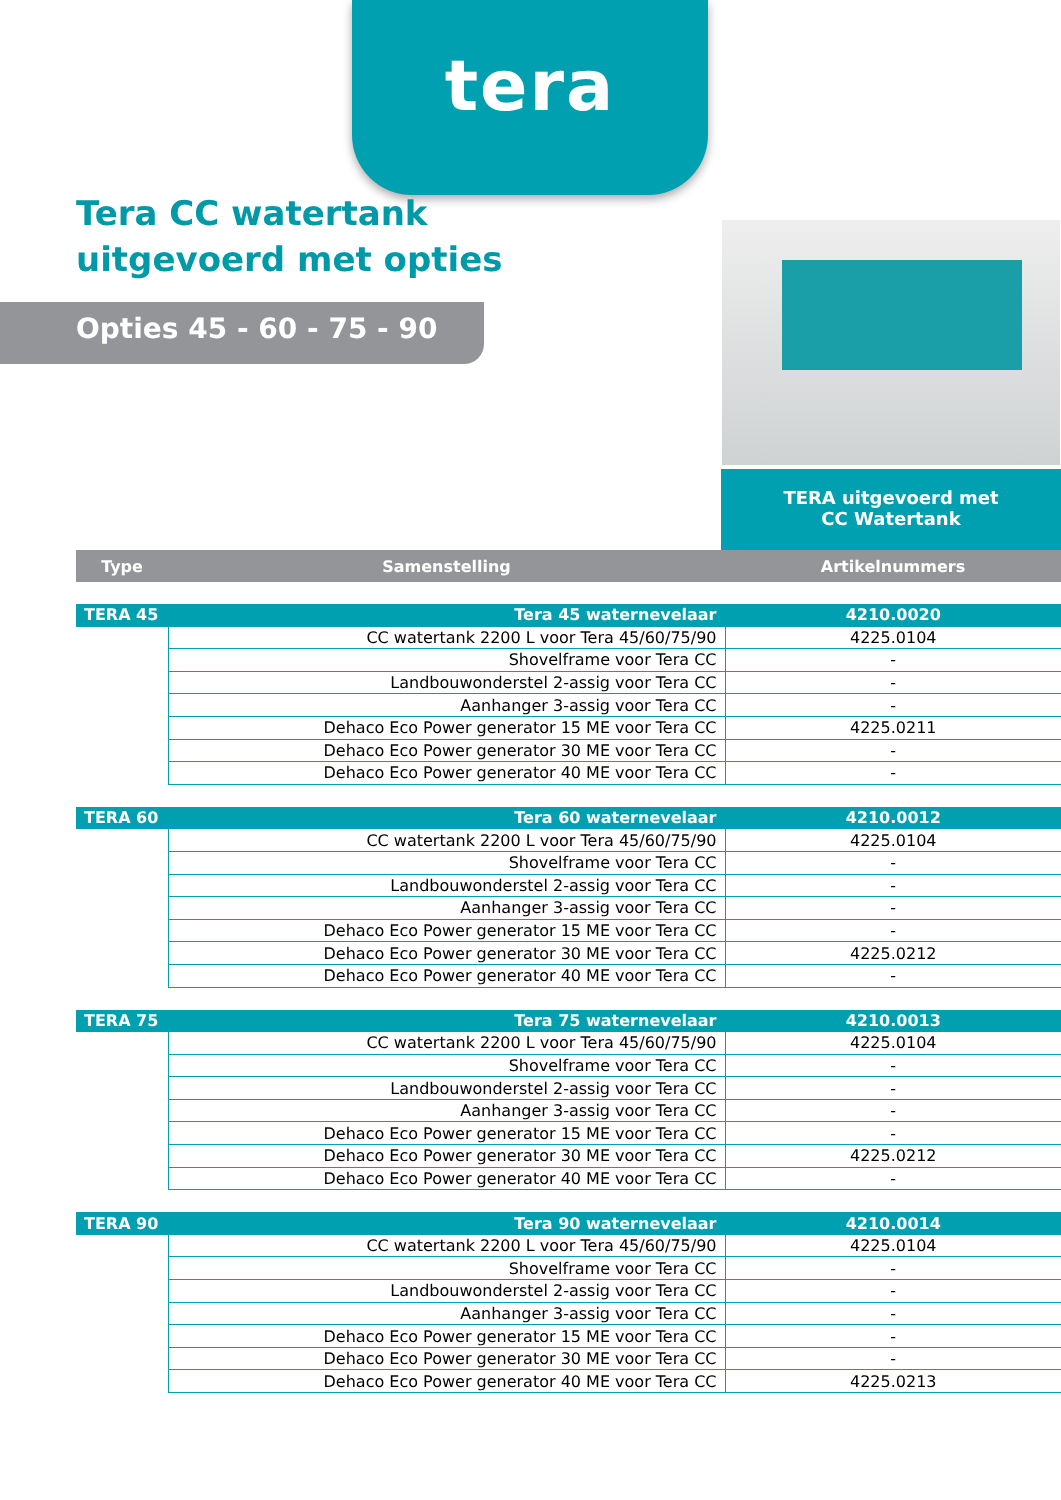tera
Tera CC watertank
uitgevoerd met opties
Opties 45 - 60 - 75 - 90
TERA uitgevoerd met
CC Watertank
| Type | Samenstelling | Artikelnummers |
| --- | --- | --- |
| TERA 45 | Tera 45 waternevelaar | 4210.0020 |
| | CC watertank 2200 L voor Tera 45/60/75/90 | 4225.0104 |
| | Shovelframe voor Tera CC | - |
| | Landbouwonderstel 2-assig voor Tera CC | - |
| | Aanhanger 3-assig voor Tera CC | - |
| | Dehaco Eco Power generator 15 ME voor Tera CC | 4225.0211 |
| | Dehaco Eco Power generator 30 ME voor Tera CC | - |
| | Dehaco Eco Power generator 40 ME voor Tera CC | - |
| TERA 60 | Tera 60 waternevelaar | 4210.0012 |
| | CC watertank 2200 L voor Tera 45/60/75/90 | 4225.0104 |
| | Shovelframe voor Tera CC | - |
| | Landbouwonderstel 2-assig voor Tera CC | - |
| | Aanhanger 3-assig voor Tera CC | - |
| | Dehaco Eco Power generator 15 ME voor Tera CC | - |
| | Dehaco Eco Power generator 30 ME voor Tera CC | 4225.0212 |
| | Dehaco Eco Power generator 40 ME voor Tera CC | - |
| TERA 75 | Tera 75 waternevelaar | 4210.0013 |
| | CC watertank 2200 L voor Tera 45/60/75/90 | 4225.0104 |
| | Shovelframe voor Tera CC | - |
| | Landbouwonderstel 2-assig voor Tera CC | - |
| | Aanhanger 3-assig voor Tera CC | - |
| | Dehaco Eco Power generator 15 ME voor Tera CC | - |
| | Dehaco Eco Power generator 30 ME voor Tera CC | 4225.0212 |
| | Dehaco Eco Power generator 40 ME voor Tera CC | - |
| TERA 90 | Tera 90 waternevelaar | 4210.0014 |
| | CC watertank 2200 L voor Tera 45/60/75/90 | 4225.0104 |
| | Shovelframe voor Tera CC | - |
| | Landbouwonderstel 2-assig voor Tera CC | - |
| | Aanhanger 3-assig voor Tera CC | - |
| | Dehaco Eco Power generator 15 ME voor Tera CC | - |
| | Dehaco Eco Power generator 30 ME voor Tera CC | - |
| | Dehaco Eco Power generator 40 ME voor Tera CC | 4225.0213 |